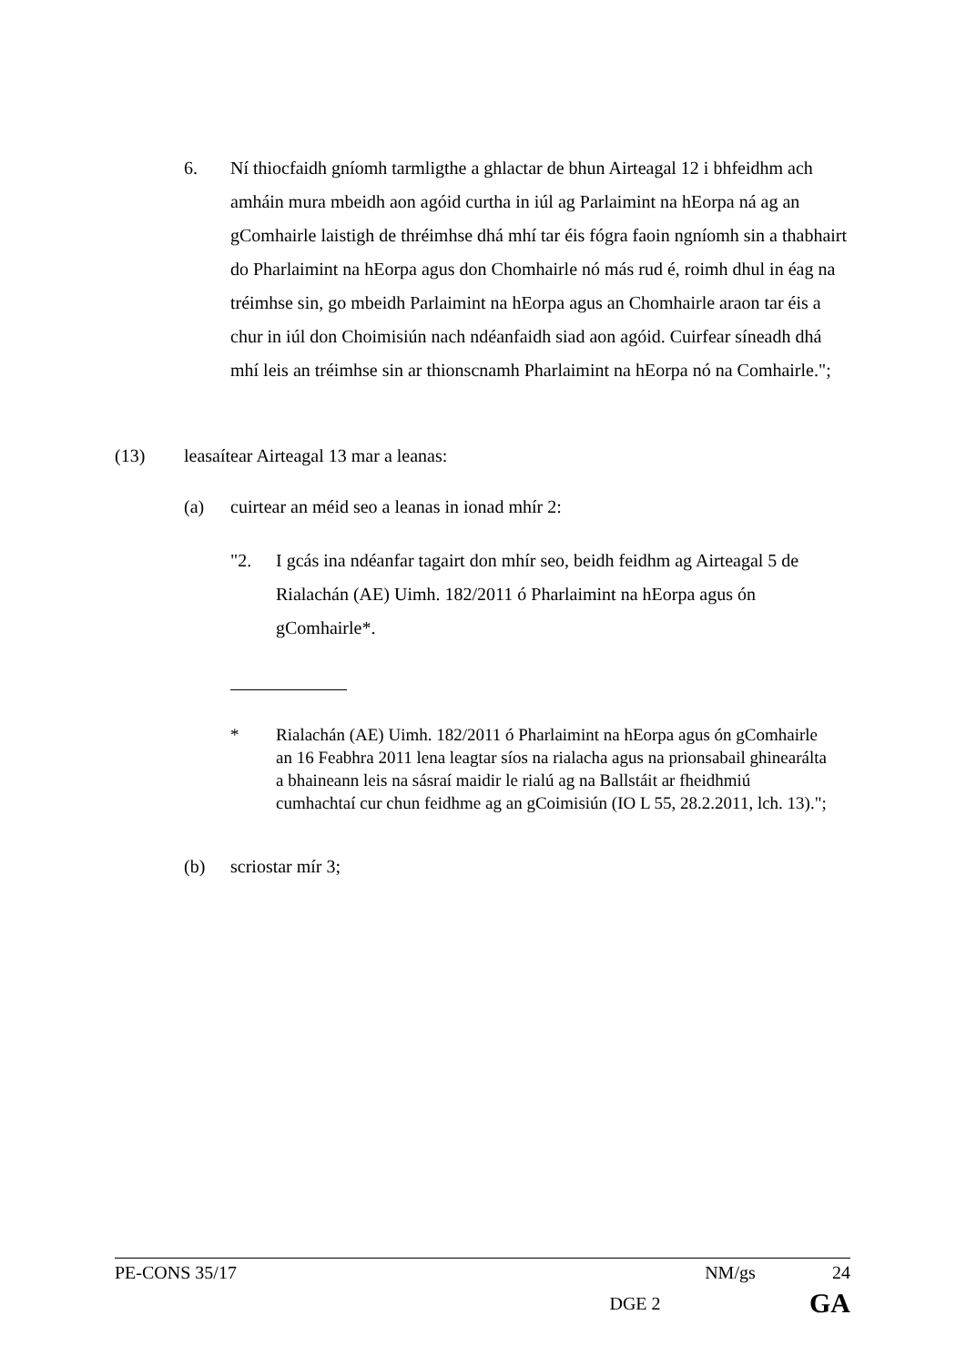6. Ní thiocfaidh gníomh tarmligthe a ghlactar de bhun Airteagal 12 i bhfeidhm ach amháin mura mbeidh aon agóid curtha in iúl ag Parlaimint na hEorpa ná ag an gComhairle laistigh de thréimhse dhá mhí tar éis fógra faoin ngníomh sin a thabhairt do Pharlaimint na hEorpa agus don Chomhairle nó más rud é, roimh dhul in éag na tréimhse sin, go mbeidh Parlaimint na hEorpa agus an Chomhairle araon tar éis a chur in iúl don Choimisiún nach ndéanfaidh siad aon agóid. Cuirfear síneadh dhá mhí leis an tréimhse sin ar thionscnamh Pharlaimint na hEorpa nó na Comhairle.";
(13) leasaítear Airteagal 13 mar a leanas:
(a) cuirtear an méid seo a leanas in ionad mhír 2:
"2. I gcás ina ndéanfar tagairt don mhír seo, beidh feidhm ag Airteagal 5 de Rialachán (AE) Uimh. 182/2011 ó Pharlaimint na hEorpa agus ón gComhairle*.
* Rialachán (AE) Uimh. 182/2011 ó Pharlaimint na hEorpa agus ón gComhairle an 16 Feabhra 2011 lena leagtar síos na rialacha agus na prionsabail ghinearálta a bhaineann leis na sásraí maidir le rialú ag na Ballstáit ar fheidhmiú cumhachtaí cur chun feidhme ag an gCoimisiún (IO L 55, 28.2.2011, lch. 13).";
(b) scriostar mír 3;
PE-CONS 35/17 NM/gs 24
DGE 2 GA